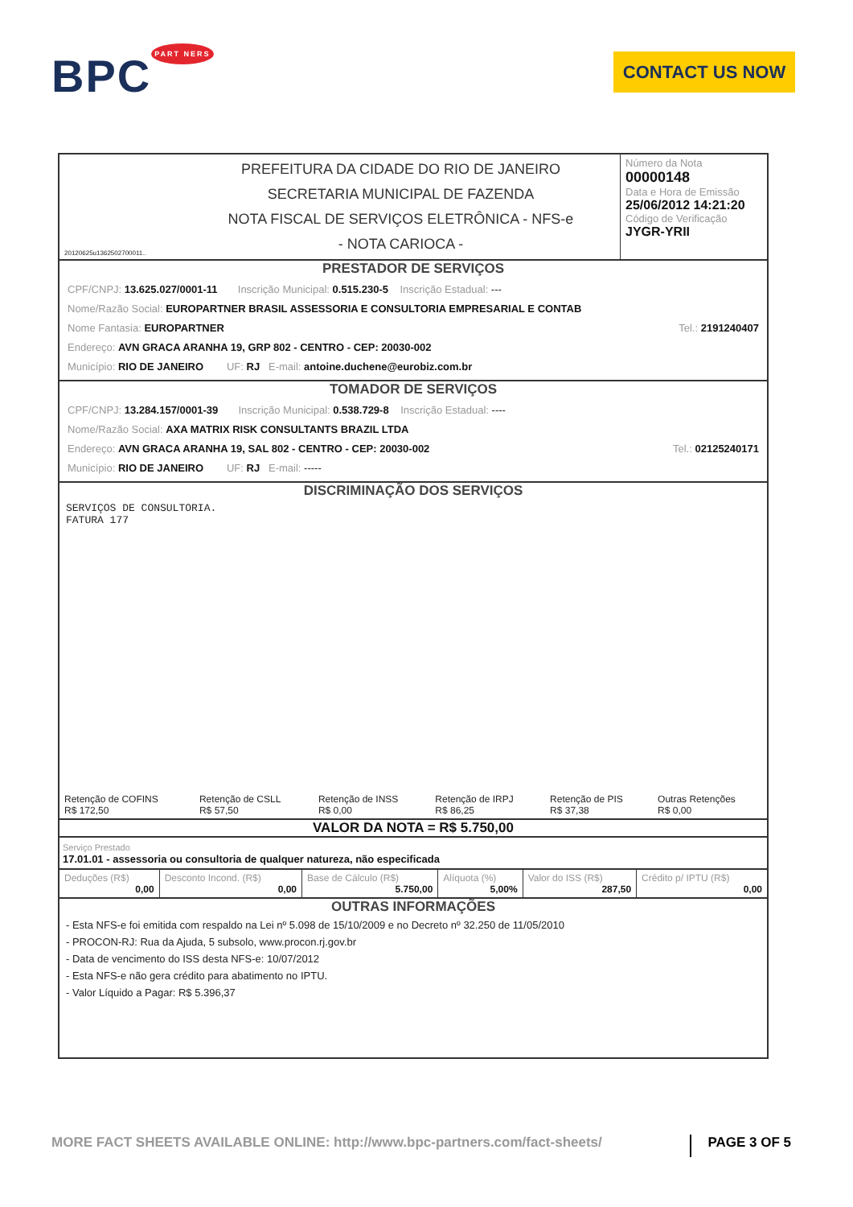BPC<sup>PART NERS</sup> CONTACT US NOW
| 20120625u1362502700011.. | PREFEITURA DA CIDADE DO RIO DE JANEIRO SECRETARIA MUNICIPAL DE FAZENDA NOTA FISCAL DE SERVIÇOS ELETRÔNICA - NFS-e - NOTA CARIOCA - | Número da Nota 00000148 Data e Hora de Emissão 25/06/2012 14:21:20 Código de Verificação JYGR-YRII |
PRESTADOR DE SERVIÇOS
CPF/CNPJ: 13.625.027/0001-11 Inscrição Municipal: 0.515.230-5 Inscrição Estadual: ---
Nome/Razão Social: EUROPARTNER BRASIL ASSESSORIA E CONSULTORIA EMPRESARIAL E CONTAB
Nome Fantasia: EUROPARTNER Tel.: 2191240407
Endereço: AVN GRACA ARANHA 19, GRP 802 - CENTRO - CEP: 20030-002
Município: RIO DE JANEIRO UF: RJ E-mail: antoine.duchene@eurobiz.com.br
TOMADOR DE SERVIÇOS
CPF/CNPJ: 13.284.157/0001-39 Inscrição Municipal: 0.538.729-8 Inscrição Estadual: ----
Nome/Razão Social: AXA MATRIX RISK CONSULTANTS BRAZIL LTDA
Endereço: AVN GRACA ARANHA 19, SAL 802 - CENTRO - CEP: 20030-002 Tel.: 02125240171
Município: RIO DE JANEIRO UF: RJ E-mail: -----
DISCRIMINAÇÃO DOS SERVIÇOS
SERVIÇOS DE CONSULTORIA.
FATURA 177
| Retenção de COFINS R$ 172,50 | Retenção de CSLL R$ 57,50 | Retenção de INSS R$ 0,00 | Retenção de IRPJ R$ 86,25 | Retenção de PIS R$ 37,38 | Outras Retenções R$ 0,00 |
VALOR DA NOTA = R$ 5.750,00
Serviço Prestado
17.01.01 - assessoria ou consultoria de qualquer natureza, não especificada
| Deduções (R$) 0,00 | Desconto Incond. (R$) 0,00 | Base de Cálculo (R$) 5.750,00 | Alíquota (%) 5,00% | Valor do ISS (R$) 287,50 | Crédito p/ IPTU (R$) 0,00 |
OUTRAS INFORMAÇÕES
- Esta NFS-e foi emitida com respaldo na Lei nº 5.098 de 15/10/2009 e no Decreto nº 32.250 de 11/05/2010
- PROCON-RJ: Rua da Ajuda, 5 subsolo, www.procon.rj.gov.br
- Data de vencimento do ISS desta NFS-e: 10/07/2012
- Esta NFS-e não gera crédito para abatimento no IPTU.
- Valor Líquido a Pagar: R$ 5.396,37
MORE FACT SHEETS AVAILABLE ONLINE: http://www.bpc-partners.com/fact-sheets/ PAGE 3 OF 5